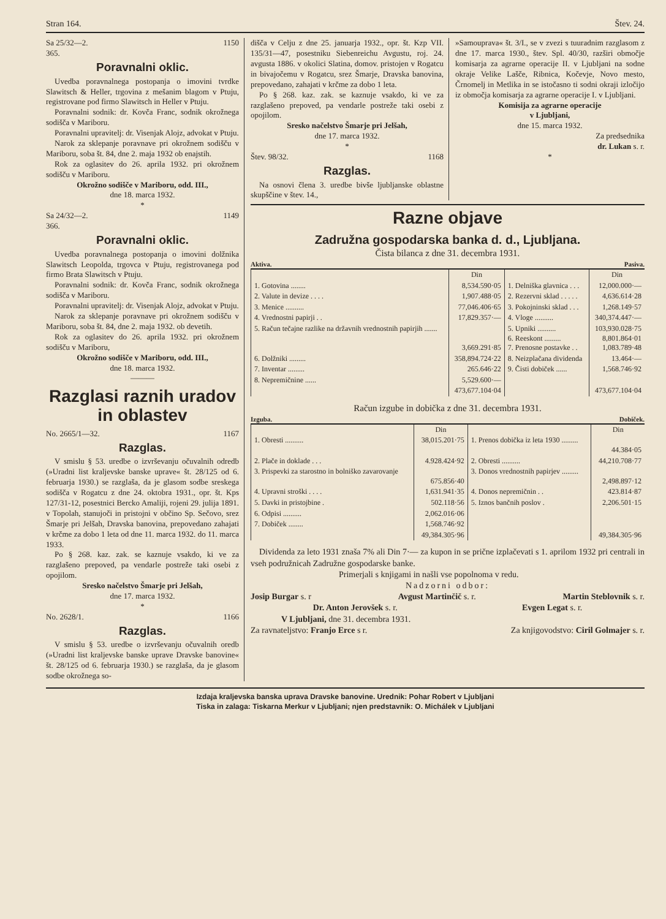Stran 164. Štev. 24.
Sa 25/32—2. 1150
365.
Poravnalni oklic.
Uvedba poravnalnega postopanja o imovini tvrdke Slawitsch & Heller, trgovina z mešanim blagom v Ptuju, registrovane pod firmo Slawitsch in Heller v Ptuju.
Poravnalni sodnik: dr. Kovča Franc, sodnik okrožnega sodišča v Mariboru.
Poravnalni upravitelj: dr. Visenjak Alojz, advokat v Ptuju.
Narok za sklepanje poravnave pri okrožnem sodišču v Mariboru, soba št. 84, dne 2. maja 1932 ob enajstih.
Rok za oglasitev do 26. aprila 1932. pri okrožnem sodišču v Mariboru.
Okrožno sodišče v Mariboru, odd. III.,
dne 18. marca 1932.
*
Sa 24/32—2. 1149
366.
Poravnalni oklic.
Uvedba poravnalnega postopanja o imovini dolžnika Slawitsch Leopolda, trgovca v Ptuju, registrovanega pod firmo Brata Slawitsch v Ptuju.
Poravnalni sodnik: dr. Kovča Franc, sodnik okrožnega sodišča v Mariboru.
Poravnalni upravitelj: dr. Visenjak Alojz, advokat v Ptuju.
Narok za sklepanje poravnave pri okrožnem sodišču v Mariboru, soba št. 84, dne 2. maja 1932. ob devetih.
Rok za oglasitev do 26. aprila 1932. pri okrožnem sodišču v Mariboru,
Okrožno sodišče v Mariboru, odd. III.,
dne 18. marca 1932.
———
Razglasi raznih uradov in oblastev
No. 2665/1—32. 1167
Razglas.
V smislu § 53. uredbe o izvrševanju očuvalnih odredb (»Uradni list kraljevske banske uprave« št. 28/125 od 6. februarja 1930.) se razglaša, da je glasom sodbe sreskega sodišča v Rogatcu z dne 24. oktobra 1931., opr. št. Kps 127/31-12, posestnici Bercko Amaliji, rojeni 29. julija 1891. v Topolah, stanujoči in pristojni v občino Sp. Sečovo, srez Šmarje pri Jelšah, Dravska banovina, prepovedano zahajati v krčme za dobo 1 leta od dne 11. marca 1932. do 11. marca 1933.
Po § 268. kaz. zak. se kaznuje vsakdo, ki ve za razglašeno prepoved, pa vendarle postreže taki osebi z opojilom.
Sresko načelstvo Šmarje pri Jelšah,
dne 17. marca 1932.
*
No. 2628/1. 1166
Razglas.
V smislu § 53. uredbe o izvrševanju očuvalnih oredb (»Uradni list kraljevske banske uprave Dravske banovine« št. 28/125 od 6. februarja 1930.) se razglaša, da je glasom sodbe okrožnega so-
dišča v Celju z dne 25. januarja 1932., opr. št. Kzp VII. 135/31—47, posestniku Siebenreichu Avgustu, roj. 24. avgusta 1886. v okolici Slatina, domov. pristojen v Rogatcu in bivajočemu v Rogatcu, srez Šmarje, Dravska banovina, prepovedano, zahajati v krčme za dobo 1 leta.
Po § 268. kaz. zak. se kaznuje vsakdo, ki ve za razglašeno prepoved, pa vendarle postreže taki osebi z opojilom.
Sresko načelstvo Šmarje pri Jelšah,
dne 17. marca 1932.
*
Štev. 98/32. 1168
Razglas.
Na osnovi člena 3. uredbe bivše ljubljanske oblastne skupščine v štev. 14.,
»Samouprava« št. 3/I., se v zvezi s tuuradnim razglasom z dne 17. marca 1930., štev. Spl. 40/30, razširi območje komisarja za agrarne operacije II. v Ljubljani na sodne okraje Velike Lašče, Ribnica, Kočevje, Novo mesto, Črnomelj in Metlika in se istočasno ti sodni okraji izločijo iz območja komisarja za agrarne operacije I. v Ljubljani.
Komisija za agrarne operacije
v Ljubljani,
dne 15. marca 1932.
Za predsednika
dr. Lukan s. r.
*
Razne objave
Zadružna gospodarska banka d. d., Ljubljana.
Čista bilanca z dne 31. decembra 1931.
Aktiva. Pasiva.
| | Din | | Din |
| --- | --- | --- | --- |
| 1. Gotovina ........ | 8,534.590·05 | 1. Delniška glavnica . . . | 12,000.000·— |
| 2. Valute in devize . . . . | 1,907.488·05 | 2. Rezervni sklad . . . . . | 4,636.614·28 |
| 3. Menice .......... | 77,046.406·65 | 3. Pokojninski sklad . . . | 1,268.149·57 |
| 4. Vrednostni papirji . . | 17,829.357·— | 4. Vloge .......... | 340,374.447·— |
| 5. Račun tečajne razlike na državnih vrednostnih papirjih ....... | 3,669.291·85 | 5. Upniki .......... 6. Reeskont ......... 7. Prenosne postavke . . | 103,930.028·75 8,801.864·01 1,083.789·48 |
| 6. Dolžniki ......... | 358,894.724·22 | 8. Neizplačana dividenda | 13.464·— |
| 7. Inventar ......... | 265.646·22 | 9. Čisti dobiček ...... | 1,568.746·92 |
| 8. Nepremičnine ...... | 5,529.600·— | | |
| | 473,677.104·04 | | 473,677.104·04 |
Račun izgube in dobička z dne 31. decembra 1931.
Izguba. Dobiček.
| | Din | | Din |
| --- | --- | --- | --- |
| 1. Obresti .......... | 38,015.201·75 | 1. Prenos dobička iz leta 1930 ......... | 44.384·05 |
| 2. Plače in doklade . . . | 4.928.424·92 | 2. Obresti .......... | 44,210.708·77 |
| 3. Prispevki za starostno in bolniško zavarovanje | 675.856·40 | 3. Donos vrednostnih papirjev ......... | 2,498.897·12 |
| 4. Upravni stroški . . . . | 1,631.941·35 | 4. Donos nepremičnin . . | 423.814·87 |
| 5. Davki in pristojbine . | 502.118·56 | 5. Iznos bančnih poslov . | 2,206.501·15 |
| 6. Odpisi .......... | 2,062.016·06 | | |
| 7. Dobiček ........ | 1,568.746·92 | | |
| | 49,384.305·96 | | 49,384.305·96 |
Dividenda za leto 1931 znaša 7% ali Din 7·— za kupon in se prične izplačevati s 1. aprilom 1932 pri centrali in vseh podružnicah Zadružne gospodarske banke.
Primerjali s knjigami in našli vse popolnoma v redu.
Nadzorni odbor:
Josip Burgar s. r Avgust Martinčič s. r. Martin Steblovnik s. r.
Dr. Anton Jerovšek s. r. Evgen Legat s. r.
V Ljubljani, dne 31. decembra 1931.
Za ravnateljstvo: Franjo Erce s r. Za knjigovodstvo: Ciril Golmajer s. r.
Izdaja kraljevska banska uprava Dravske banovine. Urednik: Pohar Robert v Ljubljani
Tiska in zalaga: Tiskarna Merkur v Ljubljani; njen predstavnik: O. Michálek v Ljubljani